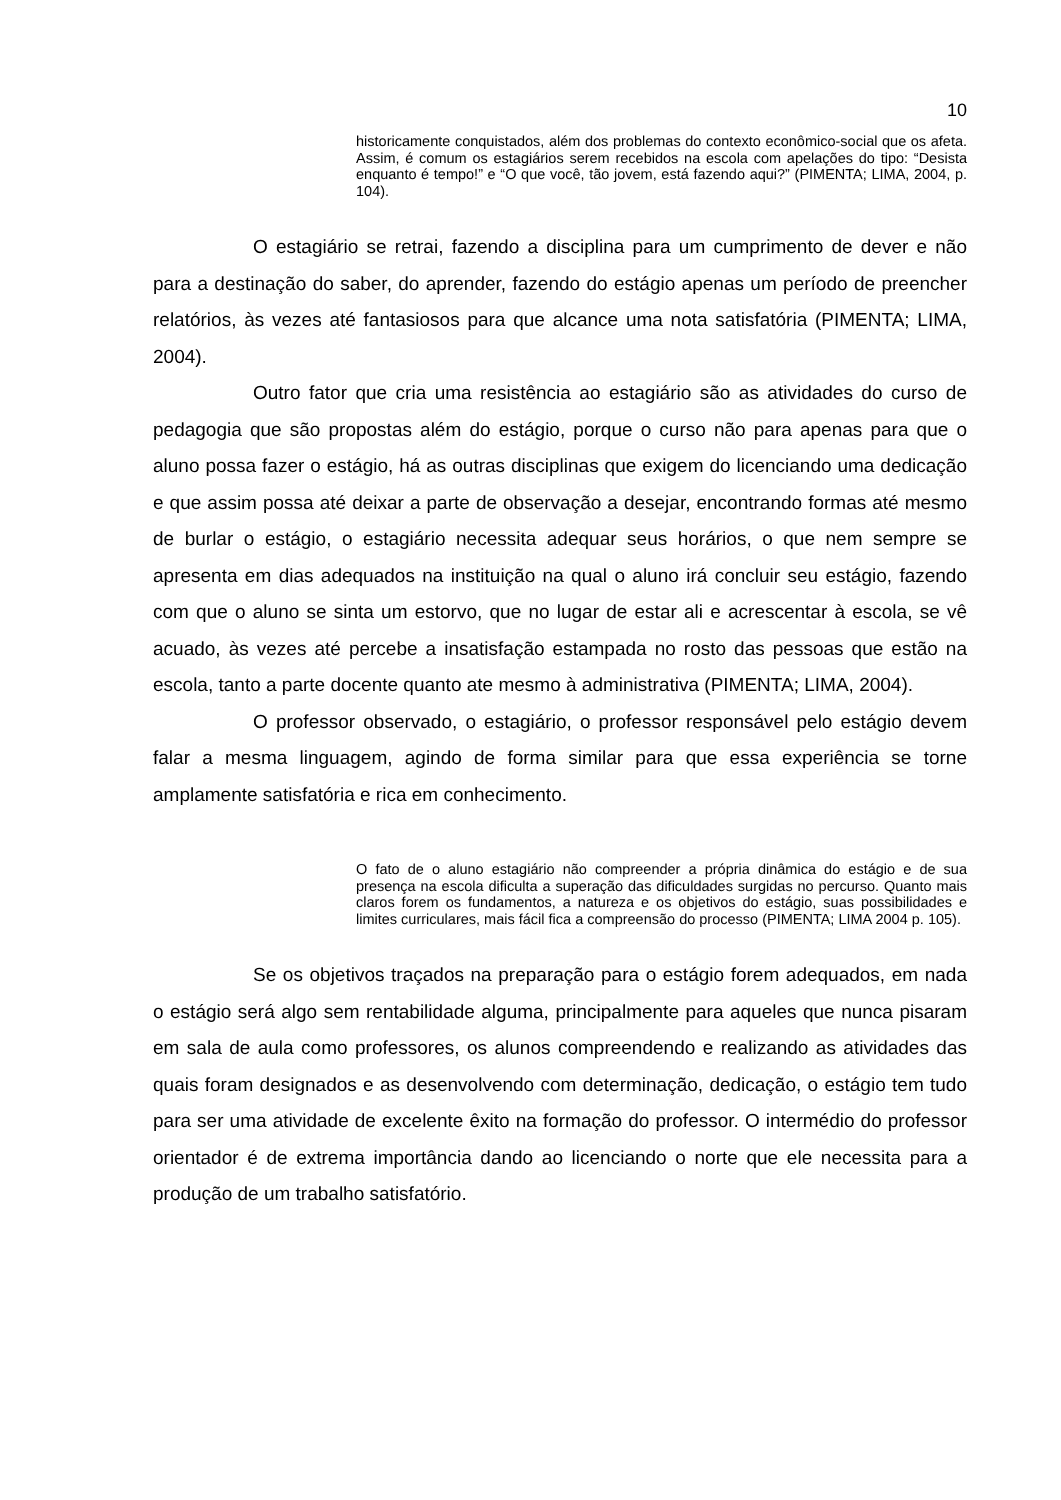10
historicamente conquistados, além dos problemas do contexto econômico-social que os afeta. Assim, é comum os estagiários serem recebidos na escola com apelações do tipo: “Desista enquanto é tempo!” e “O que você, tão jovem, está fazendo aqui?” (PIMENTA; LIMA, 2004, p. 104).
O estagiário se retrai, fazendo a disciplina para um cumprimento de dever e não para a destinação do saber, do aprender, fazendo do estágio apenas um período de preencher relatórios, às vezes até fantasiosos para que alcance uma nota satisfatória (PIMENTA; LIMA, 2004).
Outro fator que cria uma resistência ao estagiário são as atividades do curso de pedagogia que são propostas além do estágio, porque o curso não para apenas para que o aluno possa fazer o estágio, há as outras disciplinas que exigem do licenciando uma dedicação e que assim possa até deixar a parte de observação a desejar, encontrando formas até mesmo de burlar o estágio, o estagiário necessita adequar seus horários, o que nem sempre se apresenta em dias adequados na instituição na qual o aluno irá concluir seu estágio, fazendo com que o aluno se sinta um estorvo, que no lugar de estar ali e acrescentar à escola, se vê acuado, às vezes até percebe a insatisfação estampada no rosto das pessoas que estão na escola, tanto a parte docente quanto ate mesmo à administrativa (PIMENTA; LIMA, 2004).
O professor observado, o estagiário, o professor responsável pelo estágio devem falar a mesma linguagem, agindo de forma similar para que essa experiência se torne amplamente satisfatória e rica em conhecimento.
O fato de o aluno estagiário não compreender a própria dinâmica do estágio e de sua presença na escola dificulta a superação das dificuldades surgidas no percurso. Quanto mais claros forem os fundamentos, a natureza e os objetivos do estágio, suas possibilidades e limites curriculares, mais fácil fica a compreensão do processo (PIMENTA; LIMA 2004 p. 105).
Se os objetivos traçados na preparação para o estágio forem adequados, em nada o estágio será algo sem rentabilidade alguma, principalmente para aqueles que nunca pisaram em sala de aula como professores, os alunos compreendendo e realizando as atividades das quais foram designados e as desenvolvendo com determinação, dedicação, o estágio tem tudo para ser uma atividade de excelente êxito na formação do professor. O intermédio do professor orientador é de extrema importância dando ao licenciando o norte que ele necessita para a produção de um trabalho satisfatório.